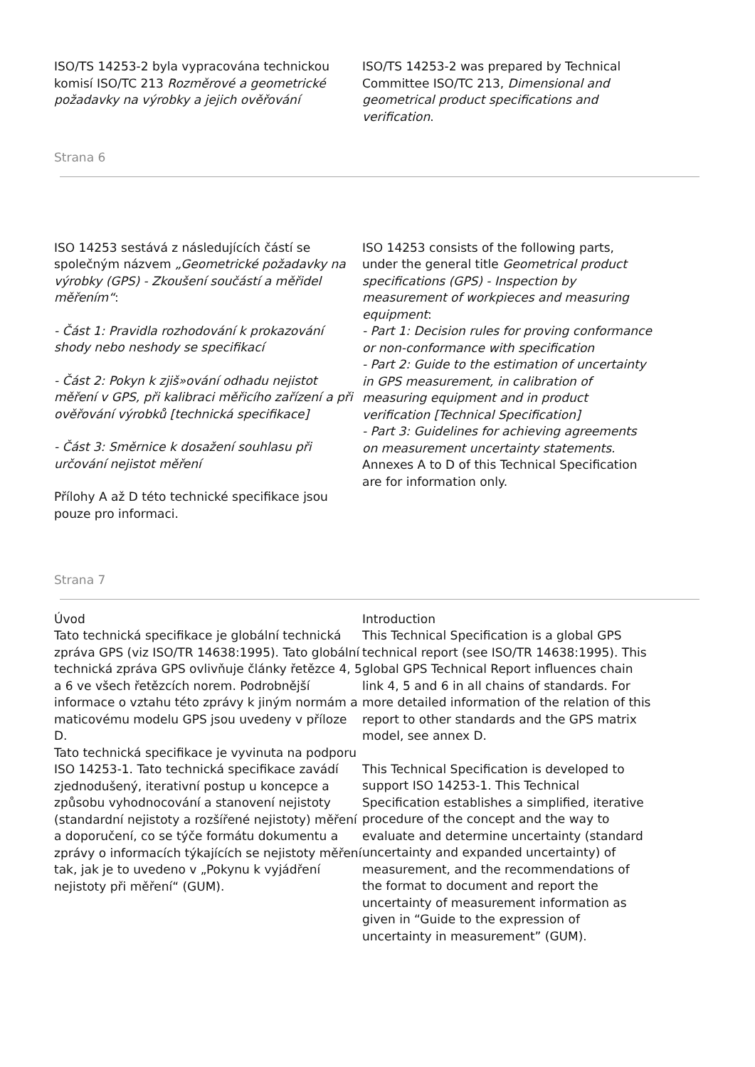ISO/TS 14253-2 byla vypracována technickou komisí ISO/TC 213 Rozměrové a geometrické požadavky na výrobky a jejich ověřování
ISO/TS 14253-2 was prepared by Technical Committee ISO/TC 213, Dimensional and geometrical product specifications and verification.
Strana 6
ISO 14253 sestává z následujících částí se společným názvem „Geometrické požadavky na výrobky (GPS) - Zkoušení součástí a měřidel měřením“:
- Část 1: Pravidla rozhodování k prokazování shody nebo neshody se specifikací
- Část 2: Pokyn k zjiš»ování odhadu nejistot měření v GPS, při kalibraci měřicího zařízení a při ověřování výrobků [technická specifikace]
- Část 3: Směrnice k dosažení souhlasu při určování nejistot měření
Přílohy A až D této technické specifikace jsou pouze pro informaci.
ISO 14253 consists of the following parts, under the general title Geometrical product specifications (GPS) - Inspection by measurement of workpieces and measuring equipment:
- Part 1: Decision rules for proving conformance or non-conformance with specification
- Part 2: Guide to the estimation of uncertainty in GPS measurement, in calibration of measuring equipment and in product verification [Technical Specification]
- Part 3: Guidelines for achieving agreements on measurement uncertainty statements.
Annexes A to D of this Technical Specification are for information only.
Strana 7
Úvod
Tato technická specifikace je globální technická zpráva GPS (viz ISO/TR 14638:1995). Tato globální technická zpráva GPS ovlivňuje články řetězce 4, 5 a 6 ve všech řetězcích norem. Podrobnější informace o vztahu této zprávy k jiným normám a maticovému modelu GPS jsou uvedeny v příloze D.
Tato technická specifikace je vyvinuta na podporu ISO 14253-1. Tato technická specifikace zavádí zjednodušený, iterativní postup u koncepce a způsobu vyhodnocování a stanovení nejistoty (standardní nejistoty a rozšířené nejistoty) měření a doporučení, co se týče formátu dokumentu a zprávy o informacích týkajících se nejistoty měření tak, jak je to uvedeno v „Pokynu k vyjádření nejistoty při měření“ (GUM).
Introduction
This Technical Specification is a global GPS technical report (see ISO/TR 14638:1995). This global GPS Technical Report influences chain link 4, 5 and 6 in all chains of standards. For more detailed information of the relation of this report to other standards and the GPS matrix model, see annex D.
This Technical Specification is developed to support ISO 14253-1. This Technical Specification establishes a simplified, iterative procedure of the concept and the way to evaluate and determine uncertainty (standard uncertainty and expanded uncertainty) of measurement, and the recommendations of the format to document and report the uncertainty of measurement information as given in “Guide to the expression of uncertainty in measurement” (GUM).